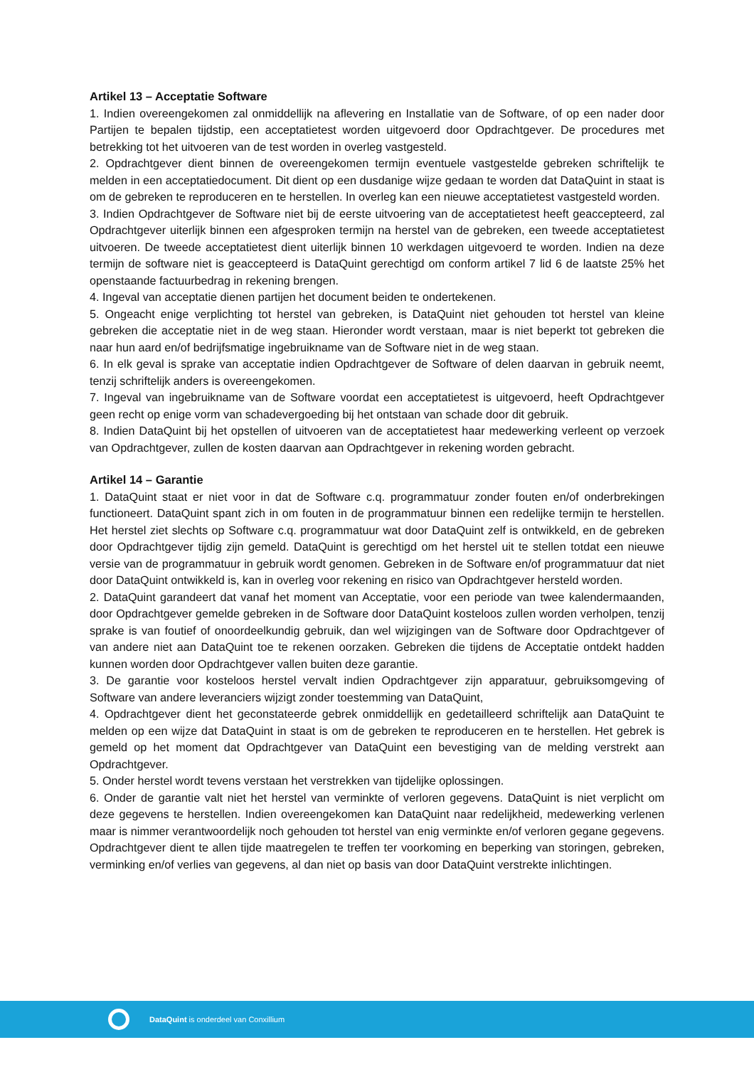Artikel 13 – Acceptatie Software
1. Indien overeengekomen zal onmiddellijk na aflevering en Installatie van de Software, of op een nader door Partijen te bepalen tijdstip, een acceptatietest worden uitgevoerd door Opdrachtgever. De procedures met betrekking tot het uitvoeren van de test worden in overleg vastgesteld.
2. Opdrachtgever dient binnen de overeengekomen termijn eventuele vastgestelde gebreken schriftelijk te melden in een acceptatiedocument. Dit dient op een dusdanige wijze gedaan te worden dat DataQuint in staat is om de gebreken te reproduceren en te herstellen. In overleg kan een nieuwe acceptatietest vastgesteld worden.
3. Indien Opdrachtgever de Software niet bij de eerste uitvoering van de acceptatietest heeft geaccepteerd, zal Opdrachtgever uiterlijk binnen een afgesproken termijn na herstel van de gebreken, een tweede acceptatietest uitvoeren. De tweede acceptatietest dient uiterlijk binnen 10 werkdagen uitgevoerd te worden. Indien na deze termijn de software niet is geaccepteerd is DataQuint gerechtigd om conform artikel 7 lid 6 de laatste 25% het openstaande factuurbedrag in rekening brengen.
4. Ingeval van acceptatie dienen partijen het document beiden te ondertekenen.
5. Ongeacht enige verplichting tot herstel van gebreken, is DataQuint niet gehouden tot herstel van kleine gebreken die acceptatie niet in de weg staan. Hieronder wordt verstaan, maar is niet beperkt tot gebreken die naar hun aard en/of bedrijfsmatige ingebruikname van de Software niet in de weg staan.
6. In elk geval is sprake van acceptatie indien Opdrachtgever de Software of delen daarvan in gebruik neemt, tenzij schriftelijk anders is overeengekomen.
7. Ingeval van ingebruikname van de Software voordat een acceptatietest is uitgevoerd, heeft Opdrachtgever geen recht op enige vorm van schadevergoeding bij het ontstaan van schade door dit gebruik.
8. Indien DataQuint bij het opstellen of uitvoeren van de acceptatietest haar medewerking verleent op verzoek van Opdrachtgever, zullen de kosten daarvan aan Opdrachtgever in rekening worden gebracht.
Artikel 14 – Garantie
1. DataQuint staat er niet voor in dat de Software c.q. programmatuur zonder fouten en/of onderbrekingen functioneert. DataQuint spant zich in om fouten in de programmatuur binnen een redelijke termijn te herstellen. Het herstel ziet slechts op Software c.q. programmatuur wat door DataQuint zelf is ontwikkeld, en de gebreken door Opdrachtgever tijdig zijn gemeld. DataQuint is gerechtigd om het herstel uit te stellen totdat een nieuwe versie van de programmatuur in gebruik wordt genomen. Gebreken in de Software en/of programmatuur dat niet door DataQuint ontwikkeld is, kan in overleg voor rekening en risico van Opdrachtgever hersteld worden.
2. DataQuint garandeert dat vanaf het moment van Acceptatie, voor een periode van twee kalendermaanden, door Opdrachtgever gemelde gebreken in de Software door DataQuint kosteloos zullen worden verholpen, tenzij sprake is van foutief of onoordeelkundig gebruik, dan wel wijzigingen van de Software door Opdrachtgever of van andere niet aan DataQuint toe te rekenen oorzaken. Gebreken die tijdens de Acceptatie ontdekt hadden kunnen worden door Opdrachtgever vallen buiten deze garantie.
3. De garantie voor kosteloos herstel vervalt indien Opdrachtgever zijn apparatuur, gebruiksomgeving of Software van andere leveranciers wijzigt zonder toestemming van DataQuint,
4. Opdrachtgever dient het geconstateerde gebrek onmiddellijk en gedetailleerd schriftelijk aan DataQuint te melden op een wijze dat DataQuint in staat is om de gebreken te reproduceren en te herstellen. Het gebrek is gemeld op het moment dat Opdrachtgever van DataQuint een bevestiging van de melding verstrekt aan Opdrachtgever.
5. Onder herstel wordt tevens verstaan het verstrekken van tijdelijke oplossingen.
6. Onder de garantie valt niet het herstel van verminkte of verloren gegevens. DataQuint is niet verplicht om deze gegevens te herstellen. Indien overeengekomen kan DataQuint naar redelijkheid, medewerking verlenen maar is nimmer verantwoordelijk noch gehouden tot herstel van enig verminkte en/of verloren gegane gegevens. Opdrachtgever dient te allen tijde maatregelen te treffen ter voorkoming en beperking van storingen, gebreken, verminking en/of verlies van gegevens, al dan niet op basis van door DataQuint verstrekte inlichtingen.
DataQuint is onderdeel van Conxillium